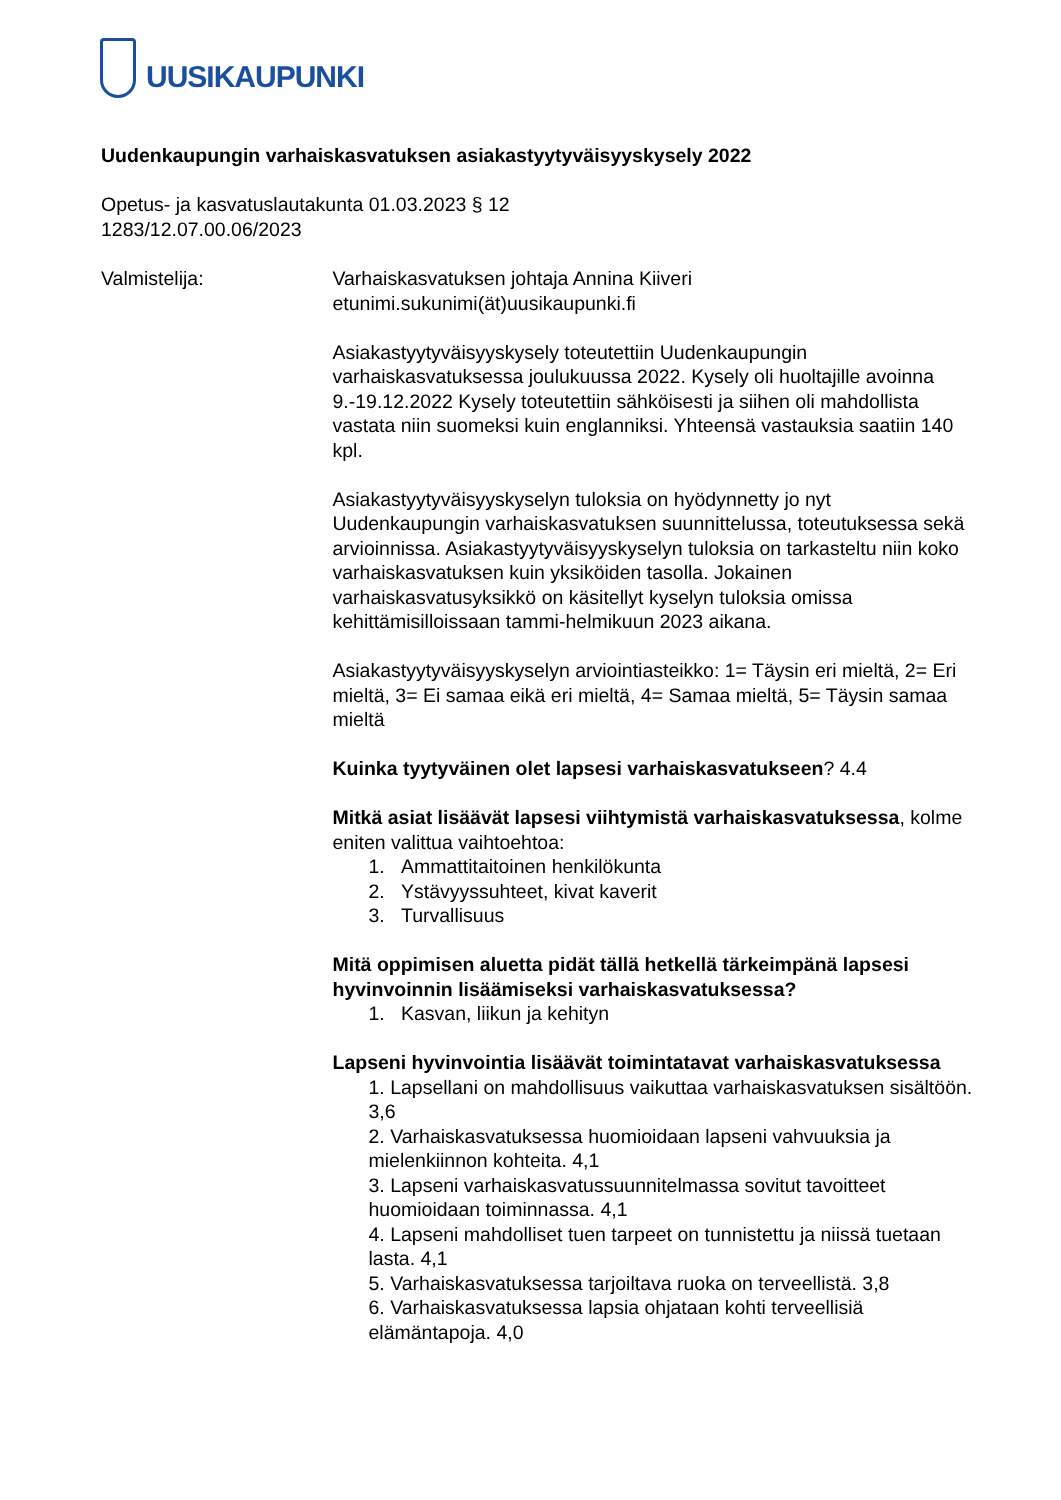UUSIKAUPUNKI
Uudenkaupungin varhaiskasvatuksen asiakastyytyväisyyskysely 2022
Opetus- ja kasvatuslautakunta 01.03.2023 § 12
1283/12.07.00.06/2023
Valmistelija: Varhaiskasvatuksen johtaja Annina Kiiveri
etunimi.sukunimi(ät)uusikaupunki.fi
Asiakastyytyväisyyskysely toteutettiin Uudenkaupungin varhaiskasvatuksessa joulukuussa 2022. Kysely oli huoltajille avoinna 9.-19.12.2022 Kysely toteutettiin sähköisesti ja siihen oli mahdollista vastata niin suomeksi kuin englanniksi. Yhteensä vastauksia saatiin 140 kpl.
Asiakastyytyväisyyskyselyn tuloksia on hyödynnetty jo nyt Uudenkaupungin varhaiskasvatuksen suunnittelussa, toteutuksessa sekä arvioinnissa. Asiakastyytyväisyyskyselyn tuloksia on tarkasteltu niin koko varhaiskasvatuksen kuin yksiköiden tasolla. Jokainen varhaiskasvatusyksikkö on käsitellyt kyselyn tuloksia omissa kehittämisilloissaan tammi-helmikuun 2023 aikana.
Asiakastyytyväisyyskyselyn arviointiasteikko: 1= Täysin eri mieltä, 2= Eri mieltä, 3= Ei samaa eikä eri mieltä, 4= Samaa mieltä, 5= Täysin samaa mieltä
Kuinka tyytyväinen olet lapsesi varhaiskasvatukseen? 4.4
Mitkä asiat lisäävät lapsesi viihtymistä varhaiskasvatuksessa, kolme eniten valittua vaihtoehtoa:
1. Ammattitaitoinen henkilökunta
2. Ystävyyssuhteet, kivat kaverit
3. Turvallisuus
Mitä oppimisen aluetta pidät tällä hetkellä tärkeimpänä lapsesi hyvinvoinnin lisäämiseksi varhaiskasvatuksessa?
1. Kasvan, liikun ja kehityn
Lapseni hyvinvointia lisäävät toimintatavat varhaiskasvatuksessa
1. Lapsellani on mahdollisuus vaikuttaa varhaiskasvatuksen sisältöön. 3,6
2. Varhaiskasvatuksessa huomioidaan lapseni vahvuuksia ja mielenkiinnon kohteita. 4,1
3. Lapseni varhaiskasvatussuunnitelmassa sovitut tavoitteet huomioidaan toiminnassa. 4,1
4. Lapseni mahdolliset tuen tarpeet on tunnistettu ja niissä tuetaan lasta. 4,1
5. Varhaiskasvatuksessa tarjoiltava ruoka on terveellistä. 3,8
6. Varhaiskasvatuksessa lapsia ohjataan kohti terveellisiä elämäntapoja. 4,0